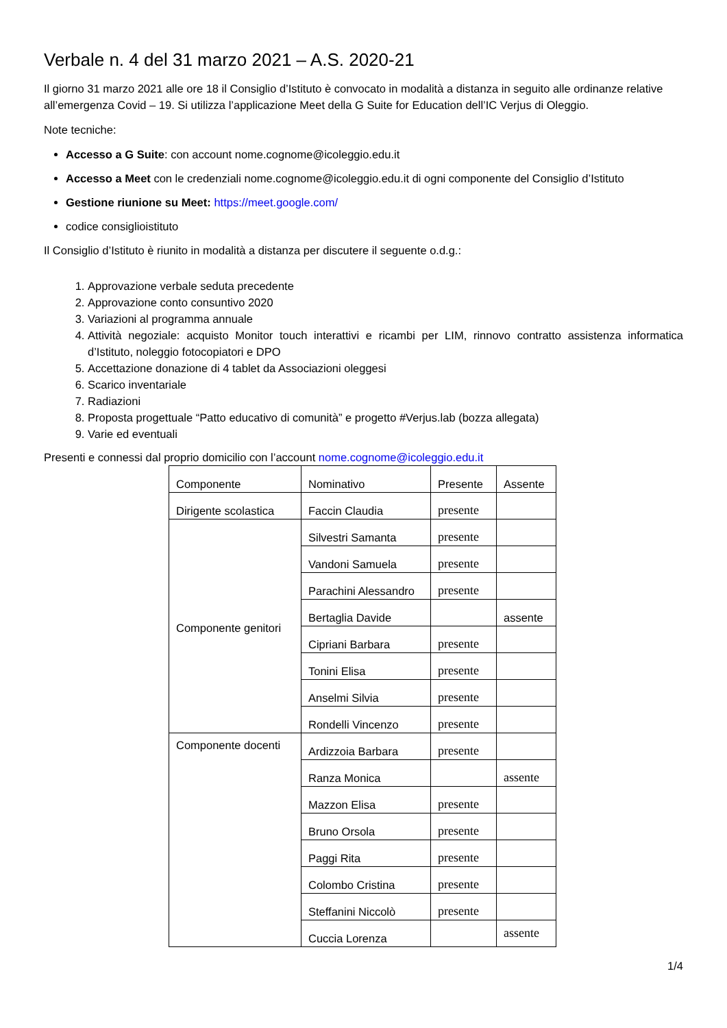Verbale n. 4 del 31 marzo 2021 – A.S. 2020-21
Il giorno 31 marzo 2021 alle ore 18 il Consiglio d’Istituto è convocato in modalità a distanza in seguito alle ordinanze relative all’emergenza Covid – 19. Si utilizza l’applicazione Meet della G Suite for Education dell’IC Verjus di Oleggio.
Note tecniche:
Accesso a G Suite: con account nome.cognome@icoleggio.edu.it
Accesso a Meet con le credenziali nome.cognome@icoleggio.edu.it di ogni componente del Consiglio d’Istituto
Gestione riunione su Meet: https://meet.google.com/
codice consiglioistituto
Il Consiglio d’Istituto è riunito in modalità a distanza per discutere il seguente o.d.g.:
1. Approvazione verbale seduta precedente
2. Approvazione conto consuntivo 2020
3. Variazioni al programma annuale
4. Attività negoziale: acquisto Monitor touch interattivi e ricambi per LIM, rinnovo contratto assistenza informatica d’Istituto, noleggio fotocopiatori e DPO
5. Accettazione donazione di 4 tablet da Associazioni oleggesi
6. Scarico inventariale
7. Radiazioni
8. Proposta progettuale “Patto educativo di comunità” e progetto #Verjus.lab (bozza allegata)
9. Varie ed eventuali
Presenti e connessi dal proprio domicilio con l’account nome.cognome@icoleggio.edu.it
| Componente | Nominativo | Presente | Assente |
| Dirigente scolastica | Faccin Claudia | presente | |
| Componente genitori | Silvestri Samanta | presente | |
| | Vandoni Samuela | presente | |
| | Parachini Alessandro | presente | |
| | Bertaglia Davide | | assente |
| | Cipriani Barbara | presente | |
| | Tonini Elisa | presente | |
| | Anselmi Silvia | presente | |
| | Rondelli Vincenzo | presente | |
| Componente docenti | Ardizzoia Barbara | presente | |
| | Ranza Monica | | assente |
| | Mazzon Elisa | presente | |
| | Bruno Orsola | presente | |
| | Paggi Rita | presente | |
| | Colombo Cristina | presente | |
| | Steffanini Niccolò | presente | |
| | Cuccia Lorenza | | assente |
1/4